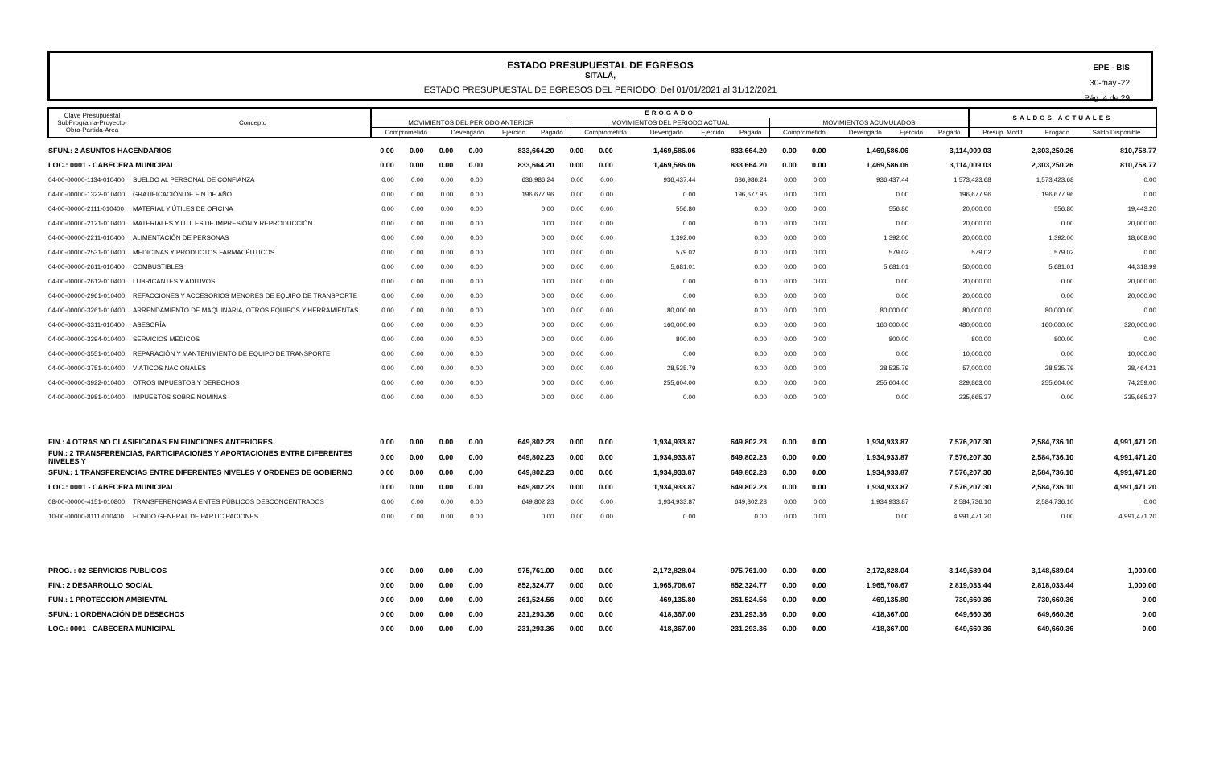ESTADO PRESUPUESTAL DE EGRESOS
SITALÁ,
ESTADO PRESUPUESTAL DE EGRESOS DEL PERIODO: Del 01/01/2021 al 31/12/2021
EPE - BIS
30-may.-22
Pág. 4 de 29
| Clave Presupuestal SubPrograma-Proyecto- Obra-Partida-Area | Concepto | EROGADO | | | | | | | | | | | | SALDOS ACTUALES | | |
| --- | --- | --- | --- | --- | --- | --- | --- | --- | --- | --- | --- | --- | --- | --- | --- | --- |
| | | MOVIMIENTOS DEL PERIODO ANTERIOR | | | | MOVIMIENTOS DEL PERIODO ACTUAL | | | | MOVIMIENTOS ACUMULADOS | | | | | | |
| | | Comprometido | Devengado | Ejercido | Pagado | Comprometido | Devengado | Ejercido | Pagado | Comprometido | Devengado | Ejercido | Pagado | Presup. Modif. | Erogado | Saldo Disponible |
| SFUN.: 2 ASUNTOS HACENDARIOS | | 0.00 | 0.00 | 0.00 | 0.00 | 833,664.20 | 0.00 | 0.00 | 1,469,586.06 | 833,664.20 | 0.00 | 0.00 | 1,469,586.06 | 3,114,009.03 | 2,303,250.26 | 810,758.77 |
| LOC.: 0001 - CABECERA MUNICIPAL | | 0.00 | 0.00 | 0.00 | 0.00 | 833,664.20 | 0.00 | 0.00 | 1,469,586.06 | 833,664.20 | 0.00 | 0.00 | 1,469,586.06 | 3,114,009.03 | 2,303,250.26 | 810,758.77 |
| 04-00-00000-1134-010400 | SUELDO AL PERSONAL DE CONFIANZA | 0.00 | 0.00 | 0.00 | 0.00 | 636,986.24 | 0.00 | 0.00 | 936,437.44 | 636,986.24 | 0.00 | 0.00 | 936,437.44 | 1,573,423.68 | 1,573,423.68 | 0.00 |
| 04-00-00000-1322-010400 | GRATIFICACIÓN DE FIN DE AÑO | 0.00 | 0.00 | 0.00 | 0.00 | 196,677.96 | 0.00 | 0.00 | 0.00 | 196,677.96 | 0.00 | 0.00 | 0.00 | 196,677.96 | 196,677.96 | 0.00 |
| 04-00-00000-2111-010400 | MATERIAL Y ÚTILES DE OFICINA | 0.00 | 0.00 | 0.00 | 0.00 | 0.00 | 0.00 | 0.00 | 556.80 | 0.00 | 0.00 | 0.00 | 556.80 | 20,000.00 | 556.80 | 19,443.20 |
| 04-00-00000-2121-010400 | MATERIALES Y ÚTILES DE IMPRESIÓN Y REPRODUCCIÓN | 0.00 | 0.00 | 0.00 | 0.00 | 0.00 | 0.00 | 0.00 | 0.00 | 0.00 | 0.00 | 0.00 | 0.00 | 20,000.00 | 0.00 | 20,000.00 |
| 04-00-00000-2211-010400 | ALIMENTACIÓN DE PERSONAS | 0.00 | 0.00 | 0.00 | 0.00 | 0.00 | 0.00 | 0.00 | 1,392.00 | 0.00 | 0.00 | 0.00 | 1,392.00 | 20,000.00 | 1,392.00 | 18,608.00 |
| 04-00-00000-2531-010400 | MEDICINAS Y PRODUCTOS FARMACÉUTICOS | 0.00 | 0.00 | 0.00 | 0.00 | 0.00 | 0.00 | 0.00 | 579.02 | 0.00 | 0.00 | 0.00 | 579.02 | 579.02 | 579.02 | 0.00 |
| 04-00-00000-2611-010400 | COMBUSTIBLES | 0.00 | 0.00 | 0.00 | 0.00 | 0.00 | 0.00 | 0.00 | 5,681.01 | 0.00 | 0.00 | 0.00 | 5,681.01 | 50,000.00 | 5,681.01 | 44,318.99 |
| 04-00-00000-2612-010400 | LUBRICANTES Y ADITIVOS | 0.00 | 0.00 | 0.00 | 0.00 | 0.00 | 0.00 | 0.00 | 0.00 | 0.00 | 0.00 | 0.00 | 0.00 | 20,000.00 | 0.00 | 20,000.00 |
| 04-00-00000-2961-010400 | REFACCIONES Y ACCESORIOS MENORES DE EQUIPO DE TRANSPORTE | 0.00 | 0.00 | 0.00 | 0.00 | 0.00 | 0.00 | 0.00 | 0.00 | 0.00 | 0.00 | 0.00 | 0.00 | 20,000.00 | 0.00 | 20,000.00 |
| 04-00-00000-3261-010400 | ARRENDAMIENTO DE MAQUINARIA, OTROS EQUIPOS Y HERRAMIENTAS | 0.00 | 0.00 | 0.00 | 0.00 | 0.00 | 0.00 | 0.00 | 80,000.00 | 0.00 | 0.00 | 0.00 | 80,000.00 | 80,000.00 | 80,000.00 | 0.00 |
| 04-00-00000-3311-010400 | ASESORÍA | 0.00 | 0.00 | 0.00 | 0.00 | 0.00 | 0.00 | 0.00 | 160,000.00 | 0.00 | 0.00 | 0.00 | 160,000.00 | 480,000.00 | 160,000.00 | 320,000.00 |
| 04-00-00000-3394-010400 | SERVICIOS MÉDICOS | 0.00 | 0.00 | 0.00 | 0.00 | 0.00 | 0.00 | 0.00 | 800.00 | 0.00 | 0.00 | 0.00 | 800.00 | 800.00 | 800.00 | 0.00 |
| 04-00-00000-3551-010400 | REPARACIÓN Y MANTENIMIENTO DE EQUIPO DE TRANSPORTE | 0.00 | 0.00 | 0.00 | 0.00 | 0.00 | 0.00 | 0.00 | 0.00 | 0.00 | 0.00 | 0.00 | 0.00 | 10,000.00 | 0.00 | 10,000.00 |
| 04-00-00000-3751-010400 | VIÁTICOS NACIONALES | 0.00 | 0.00 | 0.00 | 0.00 | 0.00 | 0.00 | 0.00 | 28,535.79 | 0.00 | 0.00 | 0.00 | 28,535.79 | 57,000.00 | 28,535.79 | 28,464.21 |
| 04-00-00000-3922-010400 | OTROS IMPUESTOS Y DERECHOS | 0.00 | 0.00 | 0.00 | 0.00 | 0.00 | 0.00 | 0.00 | 255,604.00 | 0.00 | 0.00 | 0.00 | 255,604.00 | 329,863.00 | 255,604.00 | 74,259.00 |
| 04-00-00000-3981-010400 | IMPUESTOS SOBRE NÓMINAS | 0.00 | 0.00 | 0.00 | 0.00 | 0.00 | 0.00 | 0.00 | 0.00 | 0.00 | 0.00 | 0.00 | 0.00 | 235,665.37 | 0.00 | 235,665.37 |
| FIN.: 4 OTRAS NO CLASIFICADAS EN FUNCIONES ANTERIORES | | 0.00 | 0.00 | 0.00 | 0.00 | 649,802.23 | 0.00 | 0.00 | 1,934,933.87 | 649,802.23 | 0.00 | 0.00 | 1,934,933.87 | 7,576,207.30 | 2,584,736.10 | 4,991,471.20 |
| FUN.: 2 TRANSFERENCIAS, PARTICIPACIONES Y APORTACIONES ENTRE DIFERENTES NIVELES Y | | 0.00 | 0.00 | 0.00 | 0.00 | 649,802.23 | 0.00 | 0.00 | 1,934,933.87 | 649,802.23 | 0.00 | 0.00 | 1,934,933.87 | 7,576,207.30 | 2,584,736.10 | 4,991,471.20 |
| SFUN.: 1 TRANSFERENCIAS ENTRE DIFERENTES NIVELES Y ORDENES DE GOBIERNO | | 0.00 | 0.00 | 0.00 | 0.00 | 649,802.23 | 0.00 | 0.00 | 1,934,933.87 | 649,802.23 | 0.00 | 0.00 | 1,934,933.87 | 7,576,207.30 | 2,584,736.10 | 4,991,471.20 |
| LOC.: 0001 - CABECERA MUNICIPAL | | 0.00 | 0.00 | 0.00 | 0.00 | 649,802.23 | 0.00 | 0.00 | 1,934,933.87 | 649,802.23 | 0.00 | 0.00 | 1,934,933.87 | 7,576,207.30 | 2,584,736.10 | 4,991,471.20 |
| 08-00-00000-4151-010800 | TRANSFERENCIAS A ENTES PÚBLICOS DESCONCENTRADOS | 0.00 | 0.00 | 0.00 | 0.00 | 649,802.23 | 0.00 | 0.00 | 1,934,933.87 | 649,802.23 | 0.00 | 0.00 | 1,934,933.87 | 2,584,736.10 | 2,584,736.10 | 0.00 |
| 10-00-00000-8111-010400 | FONDO GENERAL DE PARTICIPACIONES | 0.00 | 0.00 | 0.00 | 0.00 | 0.00 | 0.00 | 0.00 | 0.00 | 0.00 | 0.00 | 0.00 | 0.00 | 4,991,471.20 | 0.00 | 4,991,471.20 |
| PROG. : 02 SERVICIOS PUBLICOS | | 0.00 | 0.00 | 0.00 | 0.00 | 975,761.00 | 0.00 | 0.00 | 2,172,828.04 | 975,761.00 | 0.00 | 0.00 | 2,172,828.04 | 3,149,589.04 | 3,148,589.04 | 1,000.00 |
| FIN.: 2 DESARROLLO SOCIAL | | 0.00 | 0.00 | 0.00 | 0.00 | 852,324.77 | 0.00 | 0.00 | 1,965,708.67 | 852,324.77 | 0.00 | 0.00 | 1,965,708.67 | 2,819,033.44 | 2,818,033.44 | 1,000.00 |
| FUN.: 1 PROTECCION AMBIENTAL | | 0.00 | 0.00 | 0.00 | 0.00 | 261,524.56 | 0.00 | 0.00 | 469,135.80 | 261,524.56 | 0.00 | 0.00 | 469,135.80 | 730,660.36 | 730,660.36 | 0.00 |
| SFUN.: 1 ORDENACIÓN DE DESECHOS | | 0.00 | 0.00 | 0.00 | 0.00 | 231,293.36 | 0.00 | 0.00 | 418,367.00 | 231,293.36 | 0.00 | 0.00 | 418,367.00 | 649,660.36 | 649,660.36 | 0.00 |
| LOC.: 0001 - CABECERA MUNICIPAL | | 0.00 | 0.00 | 0.00 | 0.00 | 231,293.36 | 0.00 | 0.00 | 418,367.00 | 231,293.36 | 0.00 | 0.00 | 418,367.00 | 649,660.36 | 649,660.36 | 0.00 |